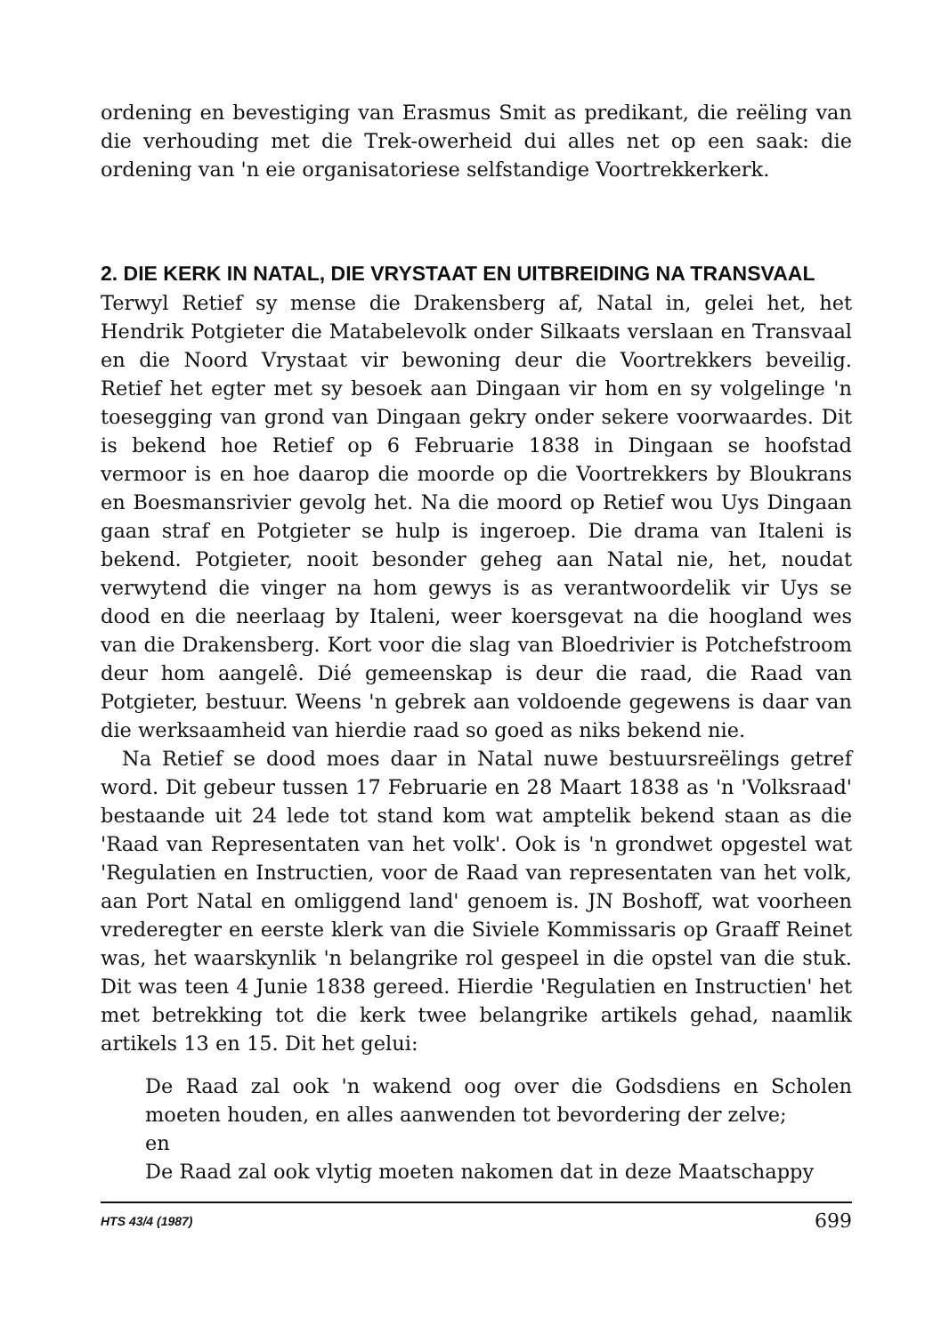ordening en bevestiging van Erasmus Smit as predikant, die reëling van die verhouding met die Trek-owerheid dui alles net op een saak: die ordening van 'n eie organisatoriese selfstandige Voortrekkerkerk.
2. DIE KERK IN NATAL, DIE VRYSTAAT EN UITBREIDING NA TRANSVAAL
Terwyl Retief sy mense die Drakensberg af, Natal in, gelei het, het Hendrik Potgieter die Matabelevolk onder Silkaats verslaan en Transvaal en die Noord Vrystaat vir bewoning deur die Voortrekkers beveilig. Retief het egter met sy besoek aan Dingaan vir hom en sy volgelinge 'n toesegging van grond van Dingaan gekry onder sekere voorwaardes. Dit is bekend hoe Retief op 6 Februarie 1838 in Dingaan se hoofstad vermoor is en hoe daarop die moorde op die Voortrekkers by Bloukrans en Boesmansrivier gevolg het. Na die moord op Retief wou Uys Dingaan gaan straf en Potgieter se hulp is ingeroep. Die drama van Italeni is bekend. Potgieter, nooit besonder geheg aan Natal nie, het, noudat verwytend die vinger na hom gewys is as verantwoordelik vir Uys se dood en die neerlaag by Italeni, weer koersgevat na die hoogland wes van die Drakensberg. Kort voor die slag van Bloedrivier is Potchefstroom deur hom aangelê. Dié gemeenskap is deur die raad, die Raad van Potgieter, bestuur. Weens 'n gebrek aan voldoende gegewens is daar van die werksaamheid van hierdie raad so goed as niks bekend nie.
Na Retief se dood moes daar in Natal nuwe bestuursreëlings getref word. Dit gebeur tussen 17 Februarie en 28 Maart 1838 as 'n 'Volksraad' bestaande uit 24 lede tot stand kom wat amptelik bekend staan as die 'Raad van Representaten van het volk'. Ook is 'n grondwet opgestel wat 'Regulatien en Instructien, voor de Raad van representaten van het volk, aan Port Natal en omliggend land' genoem is. JN Boshoff, wat voorheen vrederegter en eerste klerk van die Siviele Kommissaris op Graaff Reinet was, het waarskynlik 'n belangrike rol gespeel in die opstel van die stuk. Dit was teen 4 Junie 1838 gereed. Hierdie 'Regulatien en Instructien' het met betrekking tot die kerk twee belangrike artikels gehad, naamlik artikels 13 en 15. Dit het gelui:
De Raad zal ook 'n wakend oog over die Godsdiens en Scholen moeten houden, en alles aanwenden tot bevordering der zelve;
en
De Raad zal ook vlytig moeten nakomen dat in deze Maatschappy
HTS 43/4 (1987) 699